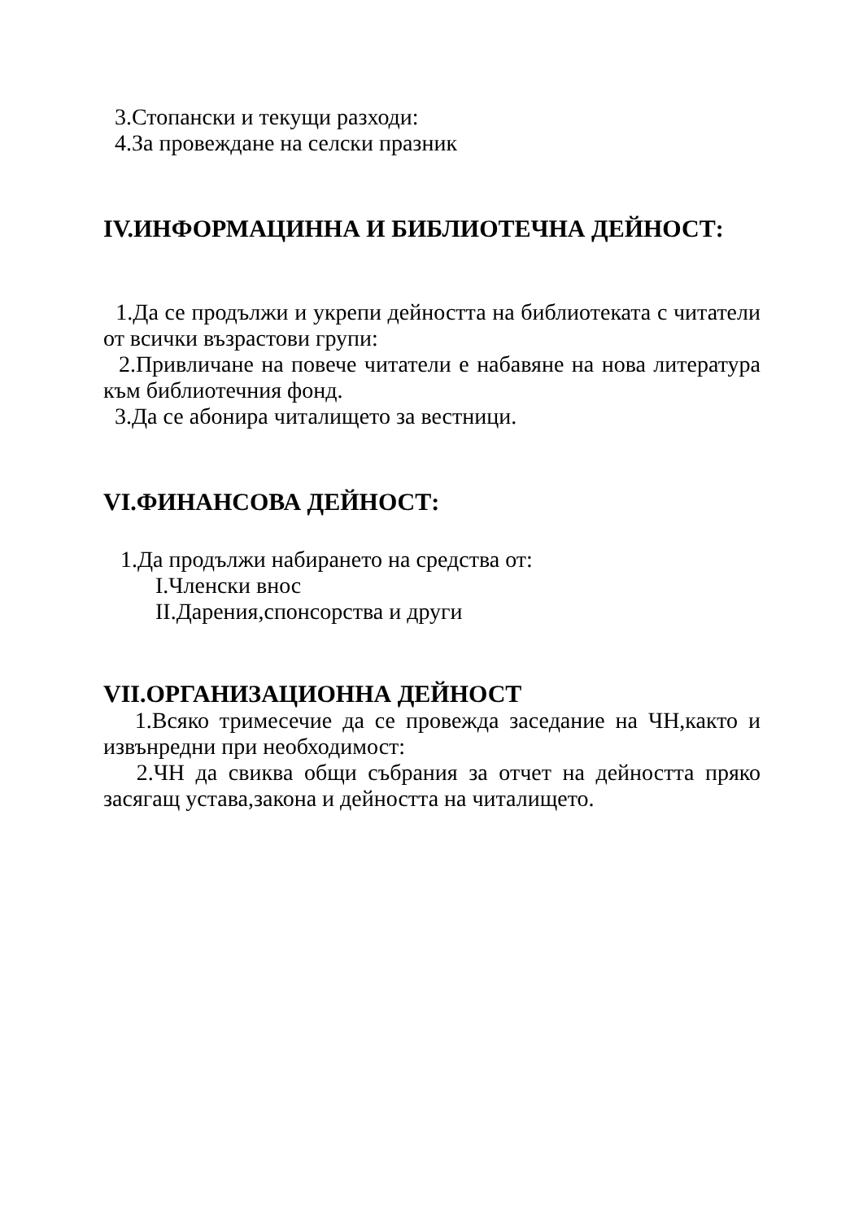3.Стопански и текущи разходи:
4.За провеждане на селски празник
IV.ИНФОРМАЦИННА И БИБЛИОТЕЧНА ДЕЙНОСТ:
1.Да се продължи и укрепи дейността на библиотеката с читатели от всички възрастови групи:
2.Привличане на повече читатели е набавяне на нова литература към библиотечния фонд.
3.Да се абонира читалището за вестници.
VI.ФИНАНСОВА ДЕЙНОСТ:
1.Да продължи набирането на средства от:
I.Членски внос
II.Дарения,спонсорства и други
VII.ОРГАНИЗАЦИОННА ДЕЙНОСТ
1.Всяко тримесечие да се провежда заседание на ЧН,както и извънредни при необходимост:
2.ЧН да свиква общи събрания за отчет на дейността пряко засягащ устава,закона и дейността на читалището.